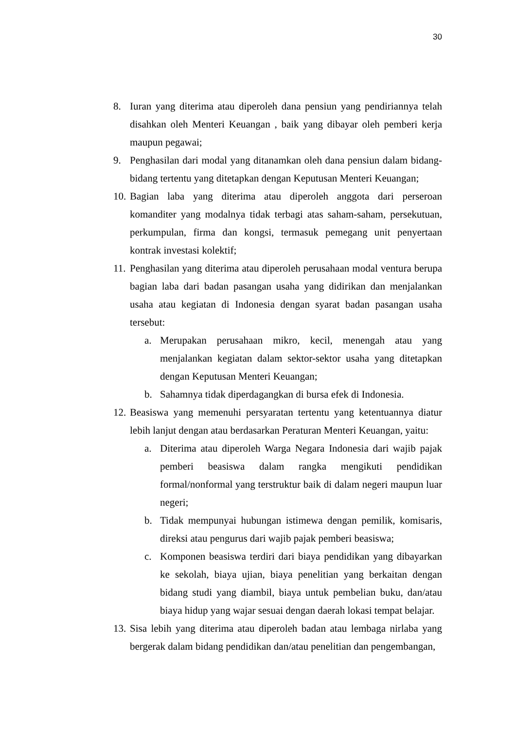30
8. Iuran yang diterima atau diperoleh dana pensiun yang pendiriannya telah disahkan oleh Menteri Keuangan , baik yang dibayar oleh pemberi kerja maupun pegawai;
9. Penghasilan dari modal yang ditanamkan oleh dana pensiun dalam bidang-bidang tertentu yang ditetapkan dengan Keputusan Menteri Keuangan;
10.
Bagian laba yang diterima atau diperoleh anggota dari perseroan komanditer yang modalnya tidak terbagi atas saham-saham, persekutuan, perkumpulan, firma dan kongsi, termasuk pemegang unit penyertaan kontrak investasi kolektif;
11.
Penghasilan yang diterima atau diperoleh perusahaan modal ventura berupa bagian laba dari badan pasangan usaha yang didirikan dan menjalankan usaha atau kegiatan di Indonesia dengan syarat badan pasangan usaha tersebut:
a. Merupakan perusahaan mikro, kecil, menengah atau yang menjalankan kegiatan dalam sektor-sektor usaha yang ditetapkan dengan Keputusan Menteri Keuangan;
b. Sahamnya tidak diperdagangkan di bursa efek di Indonesia.
12.
Beasiswa yang memenuhi persyaratan tertentu yang ketentuannya diatur lebih lanjut dengan atau berdasarkan Peraturan Menteri Keuangan, yaitu:
a. Diterima atau diperoleh Warga Negara Indonesia dari wajib pajak pemberi beasiswa dalam rangka mengikuti pendidikan formal/nonformal yang terstruktur baik di dalam negeri maupun luar negeri;
b. Tidak mempunyai hubungan istimewa dengan pemilik, komisaris, direksi atau pengurus dari wajib pajak pemberi beasiswa;
c. Komponen beasiswa terdiri dari biaya pendidikan yang dibayarkan ke sekolah, biaya ujian, biaya penelitian yang berkaitan dengan bidang studi yang diambil, biaya untuk pembelian buku, dan/atau biaya hidup yang wajar sesuai dengan daerah lokasi tempat belajar.
13.
Sisa lebih yang diterima atau diperoleh badan atau lembaga nirlaba yang bergerak dalam bidang pendidikan dan/atau penelitian dan pengembangan,